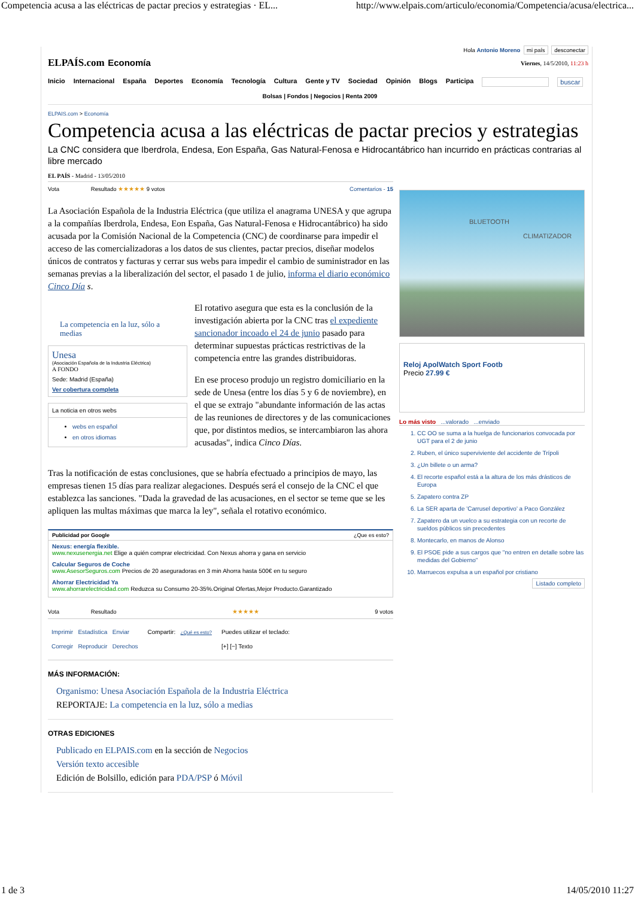Competencia acusa a las eléctricas de pactar precios y estrategias · EL... http://www.elpais.com/articulo/economia/Competencia/acusa/electrica...
Hola Antonio Moreno mi país desconectar
ELPAÍS.com Economía
Viernes, 14/5/2010, 11:23 h
Inicio Internacional España Deportes Economía Tecnología Cultura Gente y TV Sociedad Opinión Blogs Participa buscar
Bolsas | Fondos | Negocios | Renta 2009
ELPAIS.com > Economía
Competencia acusa a las eléctricas de pactar precios y estrategias
La CNC considera que Iberdrola, Endesa, Eon España, Gas Natural-Fenosa e Hidrocantábrico han incurrido en prácticas contrarias al libre mercado
EL PAÍS - Madrid - 13/05/2010
Vota Resultado ★★★★★ 9 votos Comentarios - 15
La Asociación Española de la Industria Eléctrica (que utiliza el anagrama UNESA y que agrupa a la compañías Iberdrola, Endesa, Eon España, Gas Natural-Fenosa e Hidrocantábrico) ha sido acusada por la Comisión Nacional de la Competencia (CNC) de coordinarse para impedir el acceso de las comercializadoras a los datos de sus clientes, pactar precios, diseñar modelos únicos de contratos y facturas y cerrar sus webs para impedir el cambio de suministrador en las semanas previas a la liberalización del sector, el pasado 1 de julio, informa el diario económico Cinco Día s.
La competencia en la luz, sólo a medias
Unesa
(Asociación Española de la Industria Eléctrica)
A FONDO
Sede: Madrid (España)
Ver cobertura completa
La noticia en otros webs
webs en español
en otros idiomas
El rotativo asegura que esta es la conclusión de la investigación abierta por la CNC tras el expediente sancionador incoado el 24 de junio pasado para determinar supuestas prácticas restrictivas de la competencia entre las grandes distribuidoras.
En ese proceso produjo un registro domiciliario en la sede de Unesa (entre los días 5 y 6 de noviembre), en el que se extrajo "abundante información de las actas de las reuniones de directores y de las comunicaciones que, por distintos medios, se intercambiaron las ahora acusadas", indica Cinco Días.
Tras la notificación de estas conclusiones, que se habría efectuado a principios de mayo, las empresas tienen 15 días para realizar alegaciones. Después será el consejo de la CNC el que establezca las sanciones. "Dada la gravedad de las acusaciones, en el sector se teme que se les apliquen las multas máximas que marca la ley", señala el rotativo económico.
Publicidad por Google ¿Que es esto?
Nexus: energía flexible.
www.nexusenergia.net Elige a quién comprar electricidad. Con Nexus ahorra y gana en servicio
Calcular Seguros de Coche
www.AsesorSeguros.com Precios de 20 aseguradoras en 3 min Ahorra hasta 500€ en tu seguro
Ahorrar Electricidad Ya
www.ahorrarelectricidad.com Reduzca su Consumo 20-35%.Original Ofertas,Mejor Producto.Garantizado
Vota Resultado ★★★★★ 9 votos
Imprimir Estadística Enviar
Corregir Reproducir Derechos
Compartir: ¿Qué es esto?
Puedes utilizar el teclado:
[+] [−] Texto
MÁS INFORMACIÓN:
Organismo: Unesa Asociación Española de la Industria Eléctrica
REPORTAJE: La competencia en la luz, sólo a medias
OTRAS EDICIONES
Publicado en ELPAIS.com en la sección de Negocios
Versión texto accesible
Edición de Bolsillo, edición para PDA/PSP ó Móvil
BLUETOOTH
CLIMATIZADOR
Reloj ApolWatch Sport Footb
Precio 27.99 €
Lo más visto ...valorado ...enviado
1. CC OO se suma a la huelga de funcionarios convocada por UGT para el 2 de junio
2. Ruben, el único superviviente del accidente de Trípoli
3. ¿Un billete o un arma?
4. El recorte español está a la altura de los más drásticos de Europa
5. Zapatero contra ZP
6. La SER aparta de 'Carrusel deportivo' a Paco González
7. Zapatero da un vuelco a su estrategia con un recorte de sueldos públicos sin precedentes
8. Montecarlo, en manos de Alonso
9. El PSOE pide a sus cargos que "no entren en detalle sobre las medidas del Gobierno"
10. Marruecos expulsa a un español por cristiano
Listado completo
1 de 3 14/05/2010 11:27